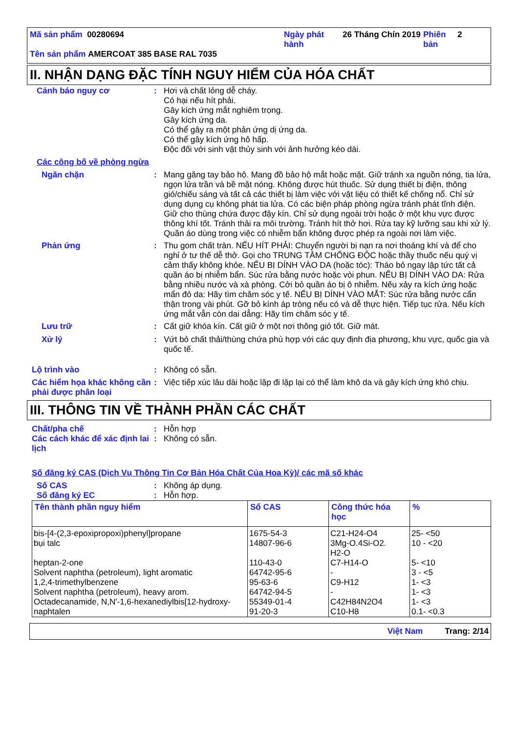| Mã sản phẩm 00280694 | Ngày phát hành | 26 Tháng Chín 2019 | Phiên bản | 2 |
| Tên sản phẩm AMERCOAT 385 BASE RAL 7035 | | | | |
II. NHẬN DẠNG ĐẶC TÍNH NGUY HIỂM CỦA HÓA CHẤT
Cảnh báo nguy cơ : Hơi và chất lỏng dễ cháy.
Có hại nếu hít phải.
Gây kích ứng mắt nghiêm trọng.
Gây kích ứng da.
Có thể gây ra một phản ứng dị ứng da.
Có thể gây kích ứng hô hấp.
Độc đối với sinh vật thủy sinh với ảnh hưởng kéo dài.
Các công bố về phòng ngừa
Ngăn chặn : Mang găng tay bảo hộ. Mang đồ bảo hộ mắt hoặc mặt. Giữ tránh xa nguồn nóng, tia lửa, ngọn lửa trần và bề mặt nóng. Không được hút thuốc. Sử dụng thiết bị điện, thông gió/chiếu sáng và tất cả các thiết bị làm việc với vật liệu có thiết kế chống nổ. Chỉ sử dụng dụng cụ không phát tia lửa. Có các biện pháp phòng ngừa tránh phát tĩnh điện. Giữ cho thùng chứa được đậy kín. Chỉ sử dụng ngoài trời hoặc ở một khu vực được thông khí tốt. Tránh thải ra môi trường. Tránh hít thở hơi. Rửa tay kỹ lưỡng sau khi xử lý. Quần áo dùng trong việc có nhiễm bẩn không được phép ra ngoài nơi làm việc.
Phản ứng : Thu gom chất tràn. NẾU HÍT PHẢI: Chuyển người bị nạn ra nơi thoáng khí và để cho nghỉ ở tư thế dễ thở. Gọi cho TRUNG TÂM CHỐNG ĐỘC hoặc thầy thuốc nếu quý vị cảm thấy không khỏe. NẾU BỊ DÍNH VÀO DA (hoặc tóc): Tháo bỏ ngay lập tức tất cả quần áo bị nhiễm bẩn. Súc rửa bằng nước hoặc vòi phun. NẾU BỊ DÍNH VÀO DA: Rửa bằng nhiều nước và xà phòng. Cởi bỏ quần áo bị ô nhiễm. Nếu xảy ra kích ứng hoặc mẩn đỏ da: Hãy tìm chăm sóc y tế. NẾU BỊ DÍNH VÀO MẮT: Súc rửa bằng nước cẩn thận trong vài phút. Gỡ bỏ kính áp tròng nếu có và dễ thực hiện. Tiếp tục rửa. Nếu kích ứng mắt vẫn còn dai dẳng: Hãy tìm chăm sóc y tế.
Lưu trữ : Cất giữ khóa kín. Cất giữ ở một nơi thông gió tốt. Giữ mát.
Xử lý : Vứt bỏ chất thải/thùng chứa phù hợp với các quy định địa phương, khu vực, quốc gia và quốc tế.
Lộ trình vào : Không có sẵn.
Các hiểm họa khác không cần phải được phân loại
: Việc tiếp xúc lâu dài hoặc lặp đi lặp lại có thể làm khô da và gây kích ứng khó chịu.
III. THÔNG TIN VỀ THÀNH PHẦN CÁC CHẤT
Chất/pha chế : Hỗn hợp
Các cách khác để xác định lai lịch
: Không có sẵn.
Số đăng ký CAS (Dịch Vụ Thông Tin Cơ Bản Hóa Chất Của Hoa Kỳ)/ các mã số khác
Số CAS : Không áp dụng.
Số đăng ký EC : Hỗn hợp.
| Tên thành phần nguy hiểm | Số CAS | Công thức hóa học | % |
| --- | --- | --- | --- |
| bis-[4-(2,3-epoxipropoxi)phenyl]propane bụi talc heptan-2-one Solvent naphtha (petroleum), light aromatic 1,2,4-trimethylbenzene Solvent naphtha (petroleum), heavy arom. Octadecanamide, N,N'-1,6-hexanediylbis[12-hydroxy- naphtalen | 1675-54-3 14807-96-6 110-43-0 64742-95-6 95-63-6 64742-94-5 55349-01-4 91-20-3 | C21-H24-O4 3Mg-O.4Si-O2. H2-O C7-H14-O - C9-H12 - C42H84N2O4 C10-H8 | 25- <50 10 - <20 5- <10 3 - <5 1- <3 1- <3 1- <3 0.1- <0.3 |
Việt Nam Trang: 2/14